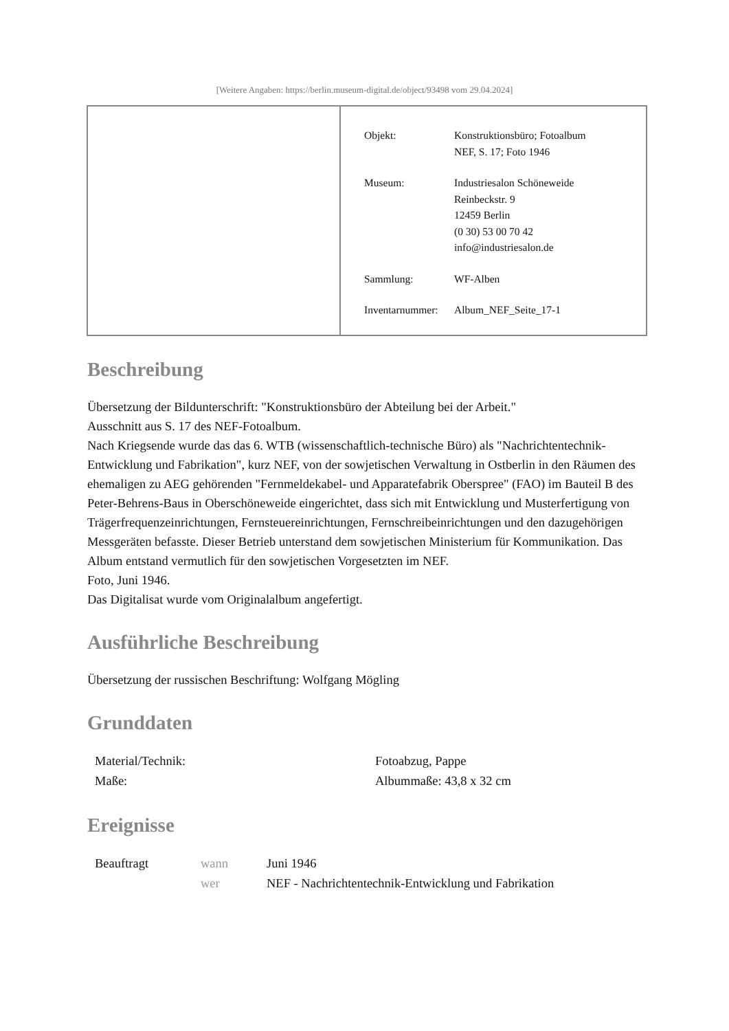[Weitere Angaben: https://berlin.museum-digital.de/object/93498 vom 29.04.2024]
| Objekt: | Konstruktionsbüro; Fotoalbum NEF, S. 17; Foto 1946 |
| Museum: | Industriesalon Schöneweide Reinbeckstr. 9 12459 Berlin (0 30) 53 00 70 42 info@industriesalon.de |
| Sammlung: | WF-Alben |
| Inventarnummer: | Album_NEF_Seite_17-1 |
Beschreibung
Übersetzung der Bildunterschrift: "Konstruktionsbüro der Abteilung bei der Arbeit."
Ausschnitt aus S. 17 des NEF-Fotoalbum.
Nach Kriegsende wurde das das 6. WTB (wissenschaftlich-technische Büro) als "Nachrichtentechnik-Entwicklung und Fabrikation", kurz NEF, von der sowjetischen Verwaltung in Ostberlin in den Räumen des ehemaligen zu AEG gehörenden "Fernmeldekabel- und Apparatefabrik Oberspree" (FAO) im Bauteil B des Peter-Behrens-Baus in Oberschöneweide eingerichtet, dass sich mit Entwicklung und Musterfertigung von Trägerfrequenzeinrichtungen, Fernsteuereinrichtungen, Fernschreibeinrichtungen und den dazugehörigen Messgeräten befasste. Dieser Betrieb unterstand dem sowjetischen Ministerium für Kommunikation. Das Album entstand vermutlich für den sowjetischen Vorgesetzten im NEF.
Foto, Juni 1946.
Das Digitalisat wurde vom Originalalbum angefertigt.
Ausführliche Beschreibung
Übersetzung der russischen Beschriftung: Wolfgang Mögling
Grunddaten
| Material/Technik: | Fotoabzug, Pappe |
| Maße: | Albummaße: 43,8 x 32 cm |
Ereignisse
| Beauftragt | wann | Juni 1946 |
| | wer | NEF - Nachrichtentechnik-Entwicklung und Fabrikation |